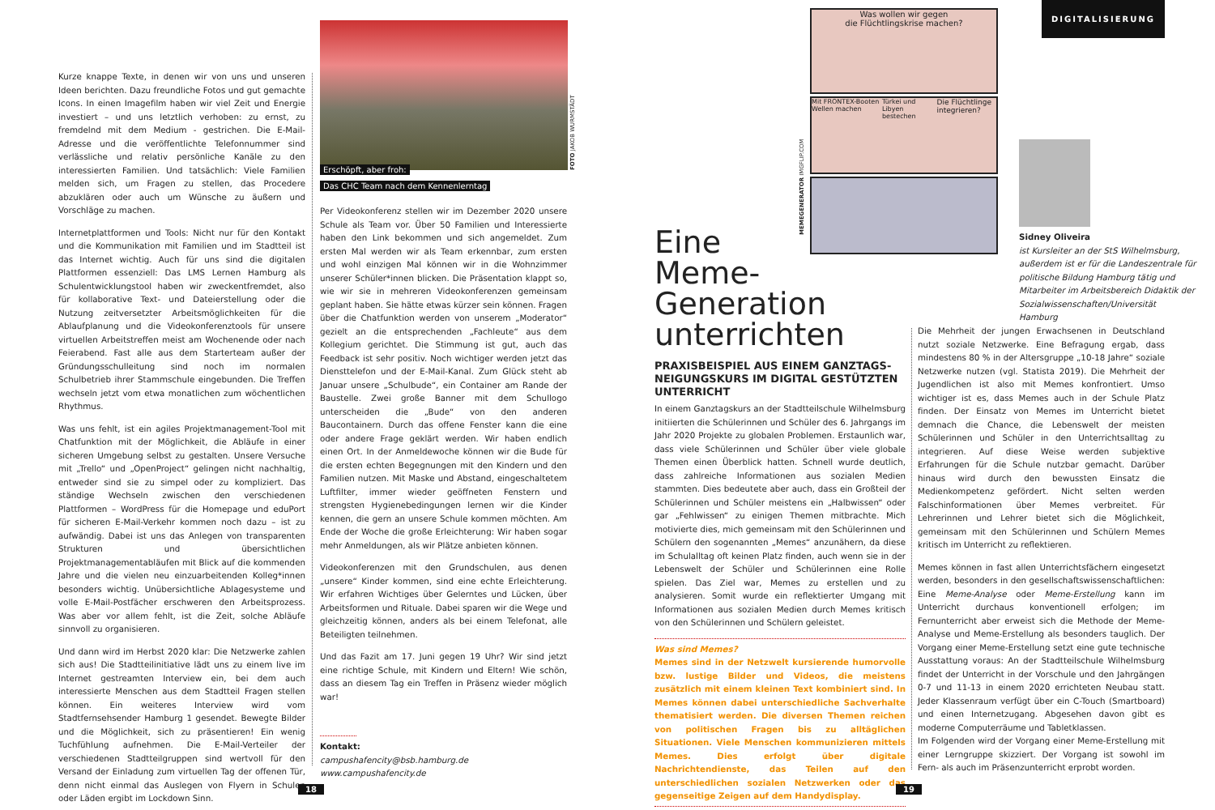Kurze knappe Texte, in denen wir von uns und unseren Ideen berichten. Dazu freundliche Fotos und gut gemachte Icons. In einen Imagefilm haben wir viel Zeit und Energie investiert – und uns letztlich verhoben: zu ernst, zu fremdelnd mit dem Medium - gestrichen. Die E-Mail-Adresse und die veröffentlichte Telefonnummer sind verlässliche und relativ persönliche Kanäle zu den interessierten Familien. Und tatsächlich: Viele Familien melden sich, um Fragen zu stellen, das Procedere abzuklären oder auch um Wünsche zu äußern und Vorschläge zu machen.
Internetplattformen und Tools: Nicht nur für den Kontakt und die Kommunikation mit Familien und im Stadtteil ist das Internet wichtig. Auch für uns sind die digitalen Plattformen essenziell: Das LMS Lernen Hamburg als Schulentwicklungstool haben wir zweckentfremdet, also für kollaborative Text- und Dateierstellung oder die Nutzung zeitversetzter Arbeitsmöglichkeiten für die Ablaufplanung und die Videokonferenztools für unsere virtuellen Arbeitstreffen meist am Wochenende oder nach Feierabend. Fast alle aus dem Starterteam außer der Gründungsschulleitung sind noch im normalen Schulbetrieb ihrer Stammschule eingebunden. Die Treffen wechseln jetzt vom etwa monatlichen zum wöchentlichen Rhythmus.
Was uns fehlt, ist ein agiles Projektmanagement-Tool mit Chatfunktion mit der Möglichkeit, die Abläufe in einer sicheren Umgebung selbst zu gestalten. Unsere Versuche mit „Trello“ und „OpenProject“ gelingen nicht nachhaltig, entweder sind sie zu simpel oder zu kompliziert. Das ständige Wechseln zwischen den verschiedenen Plattformen – WordPress für die Homepage und eduPort für sicheren E-Mail-Verkehr kommen noch dazu – ist zu aufwändig. Dabei ist uns das Anlegen von transparenten Strukturen und übersichtlichen Projektmanagementabläufen mit Blick auf die kommenden Jahre und die vielen neu einzuarbeitenden Kolleg*innen besonders wichtig. Unübersichtliche Ablagesysteme und volle E-Mail-Postfächer erschweren den Arbeitsprozess. Was aber vor allem fehlt, ist die Zeit, solche Abläufe sinnvoll zu organisieren.
Und dann wird im Herbst 2020 klar: Die Netzwerke zahlen sich aus! Die Stadtteilinitiative lädt uns zu einem live im Internet gestreamten Interview ein, bei dem auch interessierte Menschen aus dem Stadtteil Fragen stellen können. Ein weiteres Interview wird vom Stadtfernsehsender Hamburg 1 gesendet. Bewegte Bilder und die Möglichkeit, sich zu präsentieren! Ein wenig Tuchfühlung aufnehmen. Die E-Mail-Verteiler der verschiedenen Stadtteilgruppen sind wertvoll für den Versand der Einladung zum virtuellen Tag der offenen Tür, denn nicht einmal das Auslegen von Flyern in Schulen oder Läden ergibt im Lockdown Sinn.
FOTO JAKOB WURMSTÄDT
Erschöpft, aber froh:
Das CHC Team nach dem Kennenlerntag
Per Videokonferenz stellen wir im Dezember 2020 unsere Schule als Team vor. Über 50 Familien und Interessierte haben den Link bekommen und sich angemeldet. Zum ersten Mal werden wir als Team erkennbar, zum ersten und wohl einzigen Mal können wir in die Wohnzimmer unserer Schüler*innen blicken. Die Präsentation klappt so, wie wir sie in mehreren Videokonferenzen gemeinsam geplant haben. Sie hätte etwas kürzer sein können. Fragen über die Chatfunktion werden von unserem „Moderator“ gezielt an die entsprechenden „Fachleute“ aus dem Kollegium gerichtet. Die Stimmung ist gut, auch das Feedback ist sehr positiv. Noch wichtiger werden jetzt das Diensttelefon und der E-Mail-Kanal. Zum Glück steht ab Januar unsere „Schulbude“, ein Container am Rande der Baustelle. Zwei große Banner mit dem Schullogo unterscheiden die „Bude“ von den anderen Baucontainern. Durch das offene Fenster kann die eine oder andere Frage geklärt werden. Wir haben endlich einen Ort. In der Anmeldewoche können wir die Bude für die ersten echten Begegnungen mit den Kindern und den Familien nutzen. Mit Maske und Abstand, eingeschaltetem Luftfilter, immer wieder geöffneten Fenstern und strengsten Hygienebedingungen lernen wir die Kinder kennen, die gern an unsere Schule kommen möchten. Am Ende der Woche die große Erleichterung: Wir haben sogar mehr Anmeldungen, als wir Plätze anbieten können.
Videokonferenzen mit den Grundschulen, aus denen „unsere“ Kinder kommen, sind eine echte Erleichterung. Wir erfahren Wichtiges über Gelerntes und Lücken, über Arbeitsformen und Rituale. Dabei sparen wir die Wege und gleichzeitig können, anders als bei einem Telefonat, alle Beteiligten teilnehmen.
Und das Fazit am 17. Juni gegen 19 Uhr? Wir sind jetzt eine richtige Schule, mit Kindern und Eltern! Wie schön, dass an diesem Tag ein Treffen in Präsenz wieder möglich war!
Kontakt:
campushafencity@bsb.hamburg.de
www.campushafencity.de
18
DIGITALISIERUNG
MEMEGENERATOR IMGFLIP.COM
Was wollen wir gegen
die Flüchtlingskrise machen?
Mit FRONTEX-Booten Wellen machen Türkei und Libyen bestechen Die Flüchtlinge integrieren?
Sidney Oliveira
ist Kursleiter an der StS Wilhelmsburg, außerdem ist er für die Landeszentrale für politische Bildung Hamburg tätig und Mitarbeiter im Arbeitsbereich Didaktik der Sozialwissenschaften/Universität Hamburg
Eine
Meme-Generation
unterrichten
PRAXISBEISPIEL AUS EINEM GANZTAGS-NEIGUNGSKURS IM DIGITAL GESTÜTZTEN UNTERRICHT
In einem Ganztagskurs an der Stadtteilschule Wilhelmsburg initiierten die Schülerinnen und Schüler des 6. Jahrgangs im Jahr 2020 Projekte zu globalen Problemen. Erstaunlich war, dass viele Schülerinnen und Schüler über viele globale Themen einen Überblick hatten. Schnell wurde deutlich, dass zahlreiche Informationen aus sozialen Medien stammten. Dies bedeutete aber auch, dass ein Großteil der Schülerinnen und Schüler meistens ein „Halbwissen“ oder gar „Fehlwissen“ zu einigen Themen mitbrachte. Mich motivierte dies, mich gemeinsam mit den Schülerinnen und Schülern den sogenannten „Memes“ anzunähern, da diese im Schulalltag oft keinen Platz finden, auch wenn sie in der Lebenswelt der Schüler und Schülerinnen eine Rolle spielen. Das Ziel war, Memes zu erstellen und zu analysieren. Somit wurde ein reflektierter Umgang mit Informationen aus sozialen Medien durch Memes kritisch von den Schülerinnen und Schülern geleistet.
Was sind Memes?
Memes sind in der Netzwelt kursierende humorvolle bzw. lustige Bilder und Videos, die meistens zusätzlich mit einem kleinen Text kombiniert sind. In Memes können dabei unterschiedliche Sachverhalte thematisiert werden. Die diversen Themen reichen von politischen Fragen bis zu alltäglichen Situationen. Viele Menschen kommunizieren mittels Memes. Dies erfolgt über digitale Nachrichtendienste, das Teilen auf den unterschiedlichen sozialen Netzwerken oder das gegenseitige Zeigen auf dem Handydisplay.
Die Mehrheit der jungen Erwachsenen in Deutschland nutzt soziale Netzwerke. Eine Befragung ergab, dass mindestens 80 % in der Altersgruppe „10-18 Jahre“ soziale Netzwerke nutzen (vgl. Statista 2019). Die Mehrheit der Jugendlichen ist also mit Memes konfrontiert. Umso wichtiger ist es, dass Memes auch in der Schule Platz finden. Der Einsatz von Memes im Unterricht bietet demnach die Chance, die Lebenswelt der meisten Schülerinnen und Schüler in den Unterrichtsalltag zu integrieren. Auf diese Weise werden subjektive Erfahrungen für die Schule nutzbar gemacht. Darüber hinaus wird durch den bewussten Einsatz die Medienkompetenz gefördert. Nicht selten werden Falschinformationen über Memes verbreitet. Für Lehrerinnen und Lehrer bietet sich die Möglichkeit, gemeinsam mit den Schülerinnen und Schülern Memes kritisch im Unterricht zu reflektieren.
Memes können in fast allen Unterrichtsfächern eingesetzt werden, besonders in den gesellschaftswissenschaftlichen: Eine Meme-Analyse oder Meme-Erstellung kann im Unterricht durchaus konventionell erfolgen; im Fernunterricht aber erweist sich die Methode der Meme-Analyse und Meme-Erstellung als besonders tauglich. Der Vorgang einer Meme-Erstellung setzt eine gute technische Ausstattung voraus: An der Stadtteilschule Wilhelmsburg findet der Unterricht in der Vorschule und den Jahrgängen 0-7 und 11-13 in einem 2020 errichteten Neubau statt. Jeder Klassenraum verfügt über ein C-Touch (Smartboard) und einen Internetzugang. Abgesehen davon gibt es moderne Computerräume und Tabletklassen.
Im Folgenden wird der Vorgang einer Meme-Erstellung mit einer Lerngruppe skizziert. Der Vorgang ist sowohl im Fern- als auch im Präsenzunterricht erprobt worden.
19